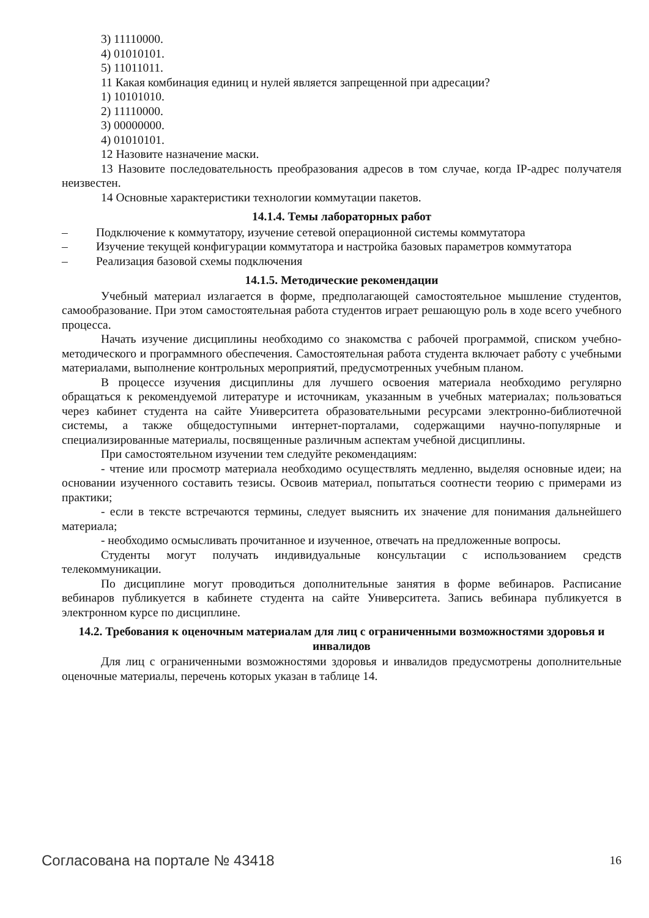3) 11110000.
4) 01010101.
5) 11011011.
11 Какая комбинация единиц и нулей является запрещенной при адресации?
1) 10101010.
2) 11110000.
3) 00000000.
4) 01010101.
12 Назовите назначение маски.
13 Назовите последовательность преобразования адресов в том случае, когда IP-адрес получателя неизвестен.
14 Основные характеристики технологии коммутации пакетов.
14.1.4. Темы лабораторных работ
– Подключение к коммутатору, изучение сетевой операционной системы коммутатора
– Изучение текущей конфигурации коммутатора и настройка базовых параметров коммутатора
– Реализация базовой схемы подключения
14.1.5. Методические рекомендации
Учебный материал излагается в форме, предполагающей самостоятельное мышление студентов, самообразование. При этом самостоятельная работа студентов играет решающую роль в ходе всего учебного процесса.
Начать изучение дисциплины необходимо со знакомства с рабочей программой, списком учебно-методического и программного обеспечения. Самостоятельная работа студента включает работу с учебными материалами, выполнение контрольных мероприятий, предусмотренных учебным планом.
В процессе изучения дисциплины для лучшего освоения материала необходимо регулярно обращаться к рекомендуемой литературе и источникам, указанным в учебных материалах; пользоваться через кабинет студента на сайте Университета образовательными ресурсами электронно-библиотечной системы, а также общедоступными интернет-порталами, содержащими научно-популярные и специализированные материалы, посвященные различным аспектам учебной дисциплины.
При самостоятельном изучении тем следуйте рекомендациям:
- чтение или просмотр материала необходимо осуществлять медленно, выделяя основные идеи; на основании изученного составить тезисы. Освоив материал, попытаться соотнести теорию с примерами из практики;
- если в тексте встречаются термины, следует выяснить их значение для понимания дальнейшего материала;
- необходимо осмысливать прочитанное и изученное, отвечать на предложенные вопросы.
Студенты могут получать индивидуальные консультации с использованием средств телекоммуникации.
По дисциплине могут проводиться дополнительные занятия в форме вебинаров. Расписание вебинаров публикуется в кабинете студента на сайте Университета. Запись вебинара публикуется в электронном курсе по дисциплине.
14.2. Требования к оценочным материалам для лиц с ограниченными возможностями здоровья и инвалидов
Для лиц с ограниченными возможностями здоровья и инвалидов предусмотрены дополнительные оценочные материалы, перечень которых указан в таблице 14.
Согласована на портале № 43418 16